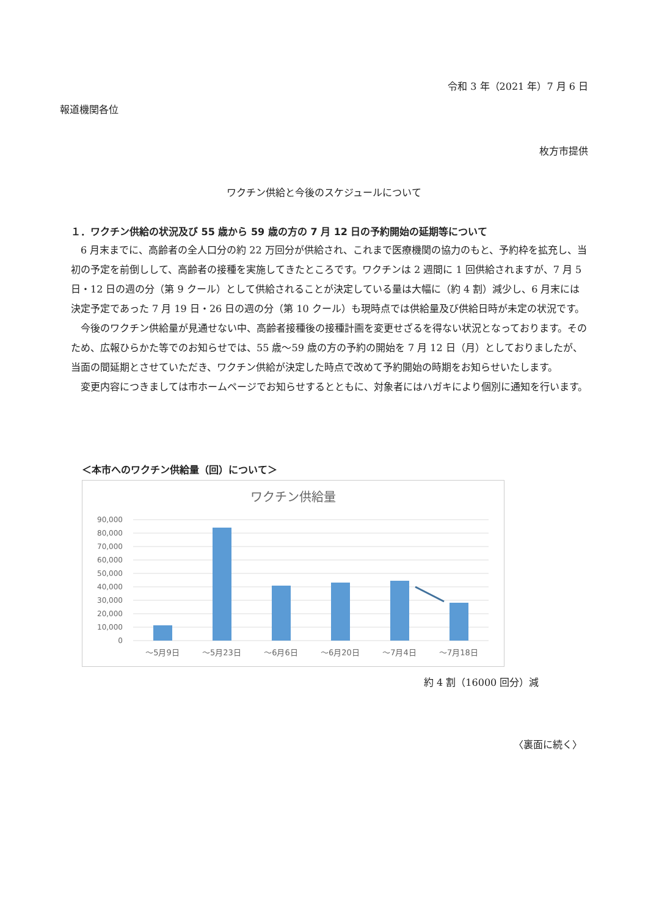令和 3 年（2021 年）7 月 6 日
報道機関各位
枚方市提供
ワクチン供給と今後のスケジュールについて
１．ワクチン供給の状況及び 55 歳から 59 歳の方の 7 月 12 日の予約開始の延期等について
6 月末までに、高齢者の全人口分の約 22 万回分が供給され、これまで医療機関の協力のもと、予約枠を拡充し、当初の予定を前倒しして、高齢者の接種を実施してきたところです。ワクチンは 2 週間に 1 回供給されますが、7 月 5 日・12 日の週の分（第 9 クール）として供給されることが決定している量は大幅に（約 4 割）減少し、6 月末には決定予定であった 7 月 19 日・26 日の週の分（第 10 クール）も現時点では供給量及び供給日時が未定の状況です。
今後のワクチン供給量が見通せない中、高齢者接種後の接種計画を変更せざるを得ない状況となっております。そのため、広報ひらかた等でのお知らせでは、55 歳～59 歳の方の予約の開始を 7 月 12 日（月）としておりましたが、当面の間延期とさせていただき、ワクチン供給が決定した時点で改めて予約開始の時期をお知らせいたします。
変更内容につきましては市ホームページでお知らせするとともに、対象者にはハガキにより個別に通知を行います。
＜本市へのワクチン供給量（回）について＞
ワクチン供給量
90,000
80,000
70,000
60,000
50,000
40,000
30,000
20,000
10,000
0
～5月9日
～5月23日
～6月6日
～6月20日
～7月4日
～7月18日
約 4 割（16000 回分）減
〈裏面に続く〉